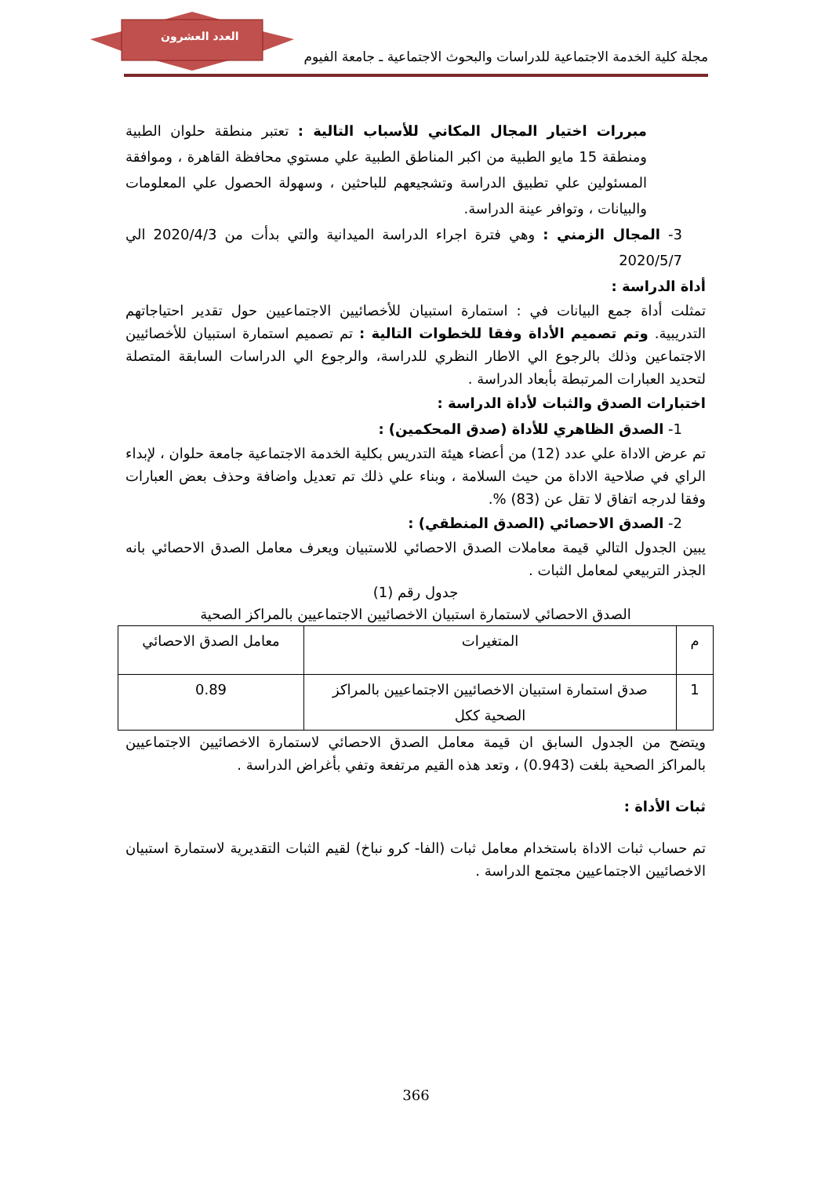العدد العشرون
مجلة كلية الخدمة الاجتماعية للدراسات والبحوث الاجتماعية ـ جامعة الفيوم
مبررات اختيار المجال المكاني للأسباب التالية : تعتبر منطقة حلوان الطبية ومنطقة 15 مايو الطبية من اكبر المناطق الطبية علي مستوي محافظة القاهرة ، وموافقة المسئولين علي تطبيق الدراسة وتشجيعهم للباحثين ، وسهولة الحصول علي المعلومات والبيانات ، وتوافر عينة الدراسة.
3- المجال الزمني : وهي فترة اجراء الدراسة الميدانية والتي بدأت من 2020/4/3 الي 2020/5/7
أداة الدراسة :
تمثلت أداة جمع البيانات في : استمارة استبيان للأخصائيين الاجتماعيين حول تقدير احتياجاتهم التدريبية. وتم تصميم الأداة وفقا للخطوات التالية : تم تصميم استمارة استبيان للأخصائيين الاجتماعين وذلك بالرجوع الي الاطار النظري للدراسة، والرجوع الي الدراسات السابقة المتصلة لتحديد العبارات المرتبطة بأبعاد الدراسة .
اختبارات الصدق والثبات لأداة الدراسة :
1- الصدق الظاهري للأداة (صدق المحكمين) :
تم عرض الاداة علي عدد (12) من أعضاء هيئة التدريس بكلية الخدمة الاجتماعية جامعة حلوان ، لإبداء الراي في صلاحية الاداة من حيث السلامة ، وبناء علي ذلك تم تعديل واضافة وحذف بعض العبارات وفقا لدرجه اتفاق لا تقل عن (83) %.
2- الصدق الاحصائي (الصدق المنطقي) :
يبين الجدول التالي قيمة معاملات الصدق الاحصائي للاستبيان ويعرف معامل الصدق الاحصائي بانه الجذر التربيعي لمعامل الثبات .
جدول رقم (1)
الصدق الاحصائي لاستمارة استبيان الاخصائيين الاجتماعيين بالمراكز الصحية
| م | المتغيرات | معامل الصدق الاحصائي |
| --- | --- | --- |
| 1 | صدق استمارة استبيان الاخصائيين الاجتماعيين بالمراكز الصحية ككل | 0.89 |
ويتضح من الجدول السابق ان قيمة معامل الصدق الاحصائي لاستمارة الاخصائيين الاجتماعيين بالمراكز الصحية بلغت (0.943) ، وتعد هذه القيم مرتفعة وتفي بأغراض الدراسة .
ثبات الأداة :
تم حساب ثبات الاداة باستخدام معامل ثبات (الفا- كرو نباخ) لقيم الثبات التقديرية لاستمارة استبيان الاخصائيين الاجتماعيين مجتمع الدراسة .
366